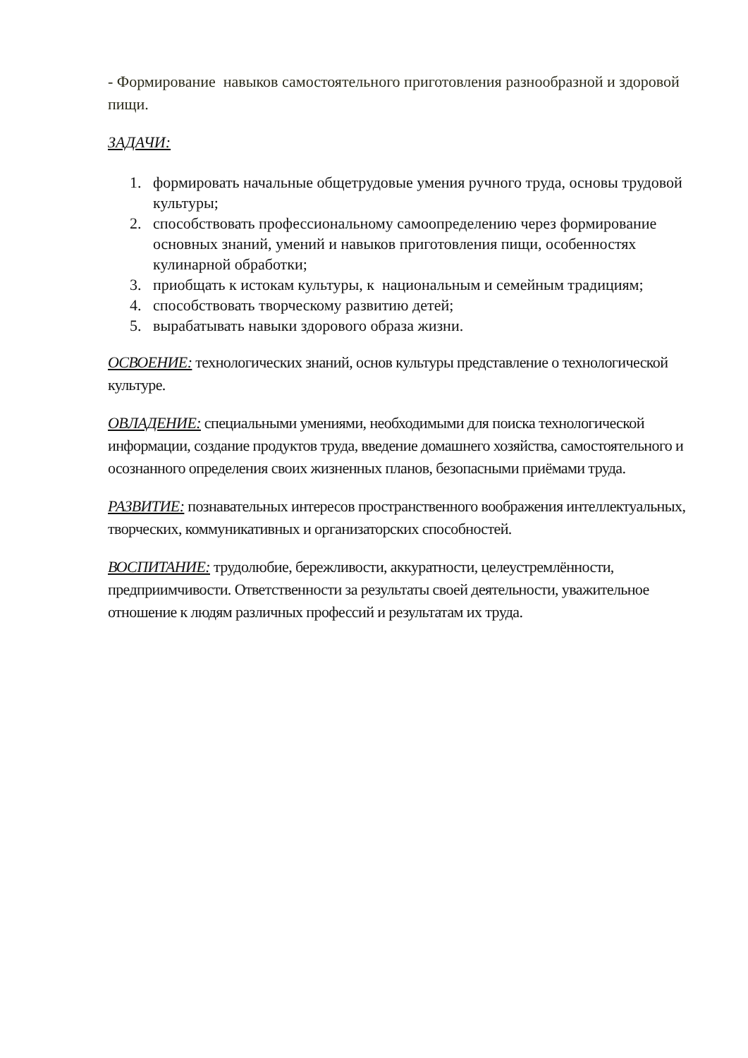- Формирование навыков самостоятельного приготовления разнообразной и здоровой пищи.
ЗАДАЧИ:
1. формировать начальные общетрудовые умения ручного труда, основы трудовой культуры;
2. способствовать профессиональному самоопределению через формирование основных знаний, умений и навыков приготовления пищи, особенностях кулинарной обработки;
3. приобщать к истокам культуры, к национальным и семейным традициям;
4. способствовать творческому развитию детей;
5. вырабатывать навыки здорового образа жизни.
ОСВОЕНИЕ: технологических знаний, основ культуры представление о технологической культуре.
ОВЛАДЕНИЕ: специальными умениями, необходимыми для поиска технологической информации, создание продуктов труда, введение домашнего хозяйства, самостоятельного и осознанного определения своих жизненных планов, безопасными приёмами труда.
РАЗВИТИЕ: познавательных интересов пространственного воображения интеллектуальных, творческих, коммуникативных и организаторских способностей.
ВОСПИТАНИЕ: трудолюбие, бережливости, аккуратности, целеустремлённости, предприимчивости. Ответственности за результаты своей деятельности, уважительное отношение к людям различных профессий и результатам их труда.